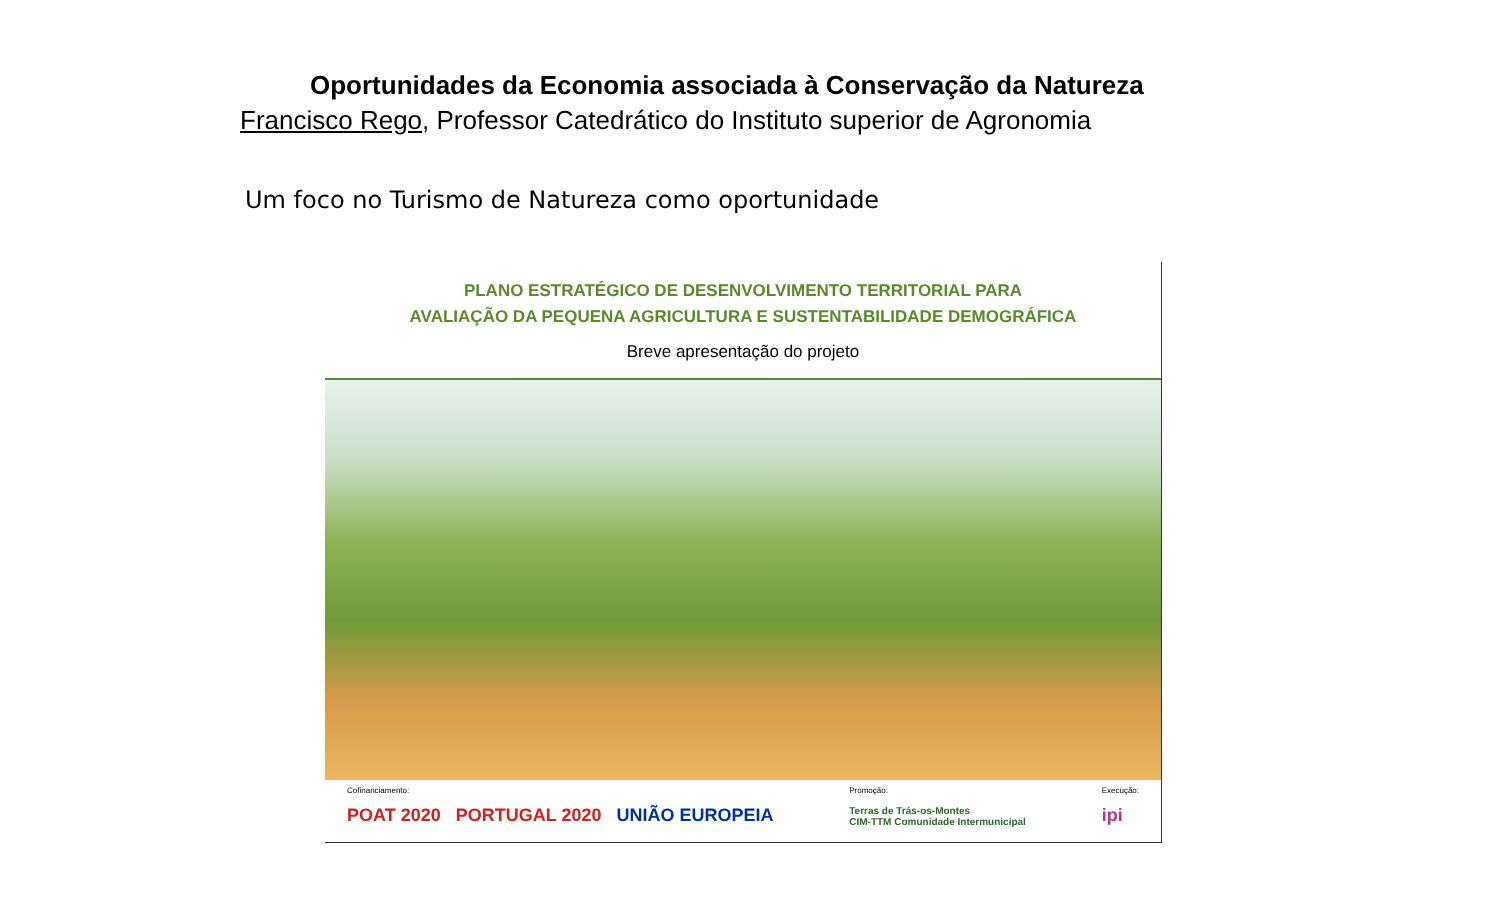Oportunidades da Economia associada à Conservação da Natureza
Francisco Rego, Professor Catedrático do Instituto superior de Agronomia
Um foco no Turismo de Natureza como oportunidade
PLANO ESTRATÉGICO DE DESENVOLVIMENTO TERRITORIAL PARA
AVALIAÇÃO DA PEQUENA AGRICULTURA E SUSTENTABILIDADE DEMOGRÁFICA
Breve apresentação do projeto
Cofinanciamento:
POAT 2020 PORTUGAL 2020 UNIÃO EUROPEIA
Promoção:
Terras de Trás-os-Montes
CIM-TTM Comunidade Intermunicipal
Execução:
ipi